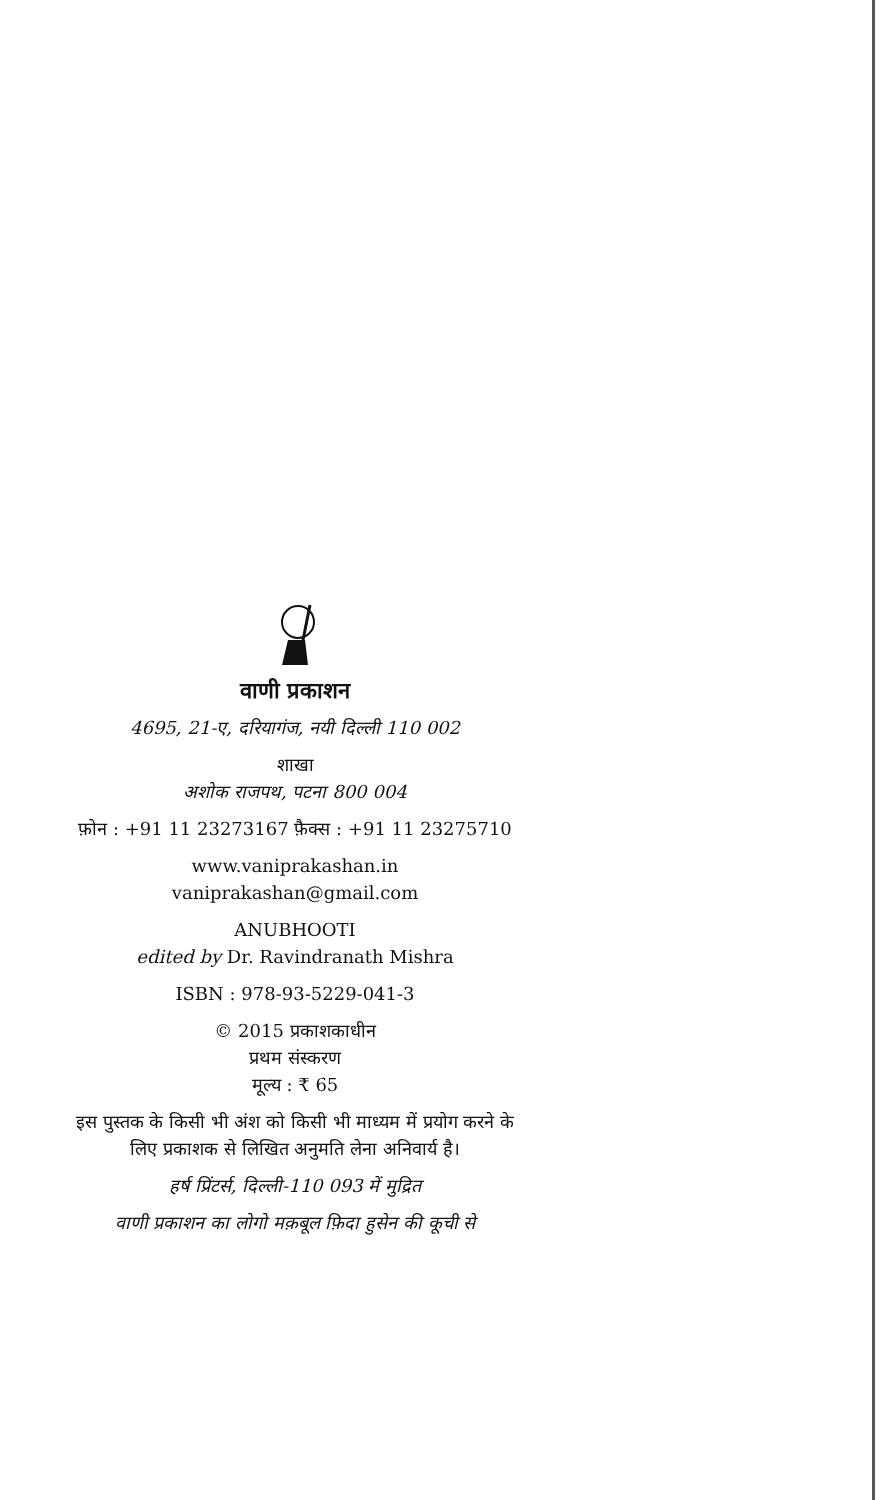वाणी प्रकाशन
4695, 21-ए, दरियागंज, नयी दिल्ली 110 002
शाखा
अशोक राजपथ, पटना 800 004
फ़ोन : +91 11 23273167 फ़ैक्स : +91 11 23275710
www.vaniprakashan.in
vaniprakashan@gmail.com
ANUBHOOTI
edited by Dr. Ravindranath Mishra
ISBN : 978-93-5229-041-3
© 2015 प्रकाशकाधीन
प्रथम संस्करण
मूल्य : ₹ 65
इस पुस्तक के किसी भी अंश को किसी भी माध्यम में प्रयोग करने के लिए प्रकाशक से लिखित अनुमति लेना अनिवार्य है।
हर्ष प्रिंटर्स, दिल्ली-110 093 में मुद्रित
वाणी प्रकाशन का लोगो मक़बूल फ़िदा हुसेन की कूची से